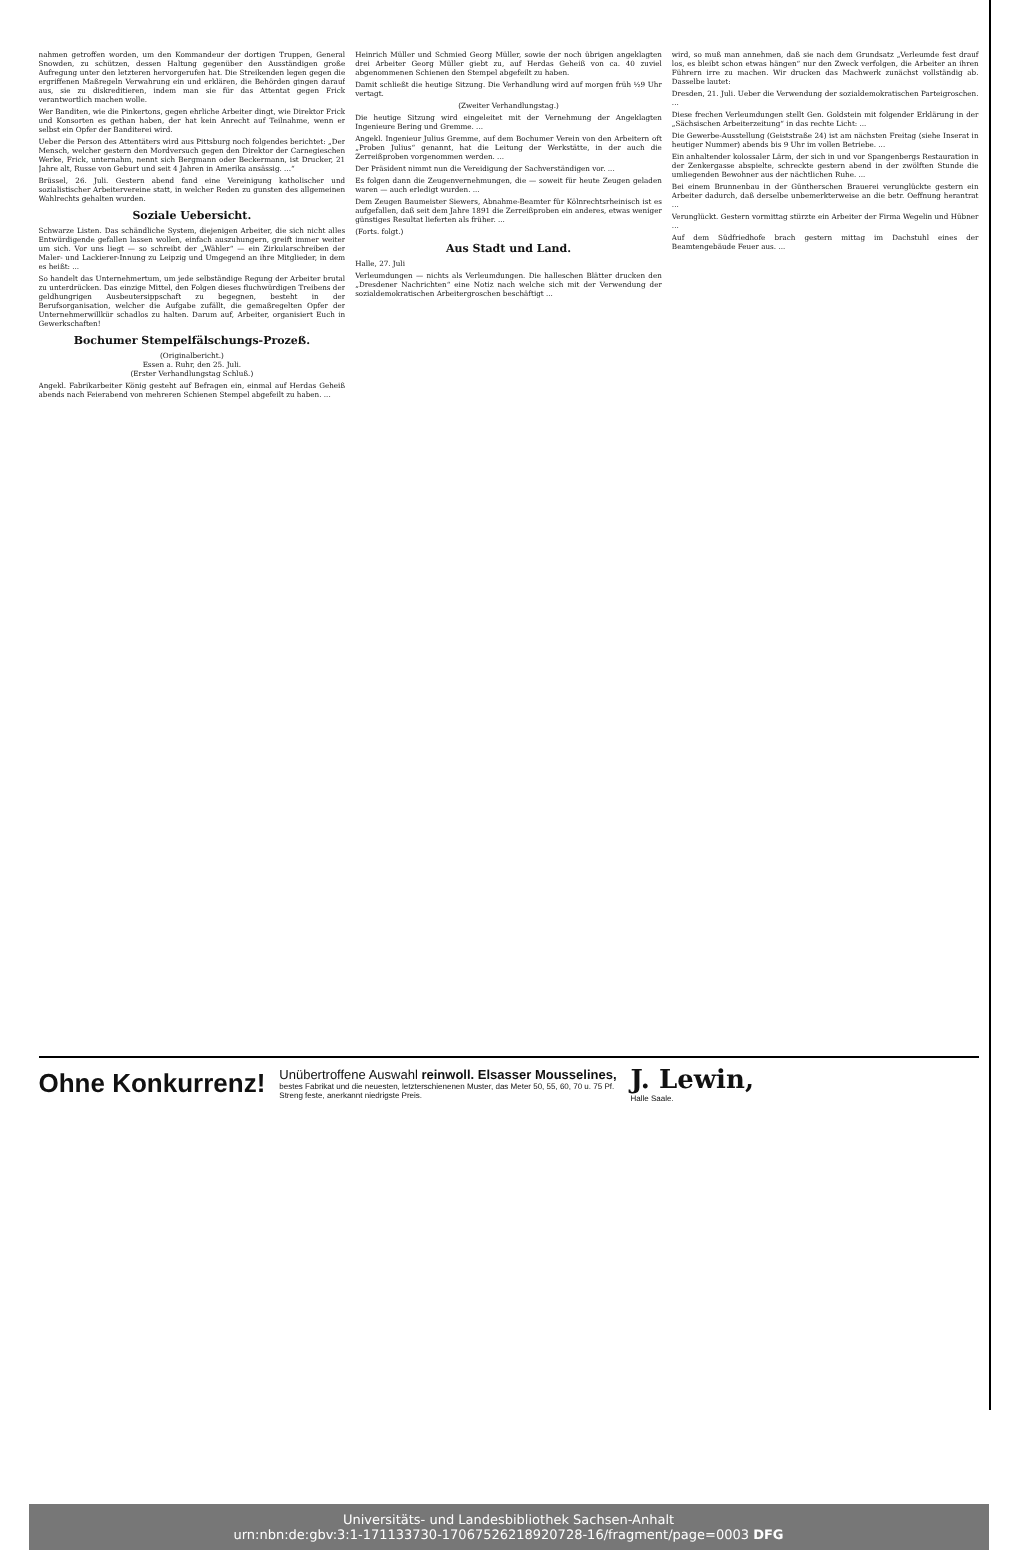nahmen getroffen worden, um den Kommandeur der dortigen Truppen, General Snowden, zu schützen, dessen Haltung gegenüber den Ausständigen große Aufregung unter den letzteren hervorgerufen hat. Die Streikenden legen gegen die ergriffenen Maßregeln Verwahrung ein und erklären, die Behörden gingen darauf aus, sie zu diskreditieren, indem man sie für das Attentat gegen Frick verantwortlich machen wolle.
Wer Banditen, wie die Pinkertons, gegen ehrliche Arbeiter dingt, wie Direktor Frick und Konsorten es gethan haben, der hat kein Anrecht auf Teilnahme, wenn er selbst ein Opfer der Banditerei wird.
Ueber die Person des Attentäters wird aus Pittsburg noch folgendes berichtet: „Der Mensch, welcher gestern den Mordversuch gegen den Direktor der Carnegieschen Werke, Frick, unternahm, nennt sich Bergmann oder Beckermann, ist Drucker, 21 Jahre alt, Russe von Geburt und seit 4 Jahren in Amerika ansässig. ...“
Brüssel, 26. Juli. Gestern abend fand eine Vereinigung katholischer und sozialistischer Arbeitervereine statt, in welcher Reden zu gunsten des allgemeinen Wahlrechts gehalten wurden.
Soziale Uebersicht.
Schwarze Listen. Das schändliche System, diejenigen Arbeiter, die sich nicht alles Entwürdigende gefallen lassen wollen, einfach auszuhungern, greift immer weiter um sich. Vor uns liegt — so schreibt der „Wähler“ — ein Zirkularschreiben der Maler- und Lackierer-Innung zu Leipzig und Umgegend an ihre Mitglieder, in dem es heißt: ...
So handelt das Unternehmertum, um jede selbständige Regung der Arbeiter brutal zu unterdrücken. Das einzige Mittel, den Folgen dieses fluchwürdigen Treibens der geldhungrigen Ausbeutersippschaft zu begegnen, besteht in der Berufsorganisation, welcher die Aufgabe zufällt, die gemaßregelten Opfer der Unternehmerwillkür schadlos zu halten. Darum auf, Arbeiter, organisiert Euch in Gewerkschaften!
Bochumer Stempelfälschungs-Prozeß.
(Originalbericht.)
Essen a. Ruhr, den 25. Juli.
(Erster Verhandlungstag Schluß.)
Angekl. Fabrikarbeiter König gesteht auf Befragen ein, einmal auf Herdas Geheiß abends nach Feierabend von mehreren Schienen Stempel abgefeilt zu haben. ...
Heinrich Müller und Schmied Georg Müller, sowie der noch übrigen angeklagten drei Arbeiter Georg Müller giebt zu, auf Herdas Geheiß von ca. 40 zuviel abgenommenen Schienen den Stempel abgefeilt zu haben.
Damit schließt die heutige Sitzung. Die Verhandlung wird auf morgen früh ½9 Uhr vertagt.
(Zweiter Verhandlungstag.)
Die heutige Sitzung wird eingeleitet mit der Vernehmung der Angeklagten Ingenieure Bering und Gremme. ...
Angekl. Ingenieur Julius Gremme, auf dem Bochumer Verein von den Arbeitern oft „Proben Julius“ genannt, hat die Leitung der Werkstätte, in der auch die Zerreißproben vorgenommen werden. ...
Der Präsident nimmt nun die Vereidigung der Sachverständigen vor. ...
Es folgen dann die Zeugenvernehmungen, die — soweit für heute Zeugen geladen waren — auch erledigt wurden. ...
Dem Zeugen Baumeister Siewers, Abnahme-Beamter für Kölnrechtsrheinisch ist es aufgefallen, daß seit dem Jahre 1891 die Zerreißproben ein anderes, etwas weniger günstiges Resultat lieferten als früher. ...
(Forts. folgt.)
Aus Stadt und Land.
Halle, 27. Juli
Verleumdungen — nichts als Verleumdungen. Die halleschen Blätter drucken den „Dresdener Nachrichten“ eine Notiz nach welche sich mit der Verwendung der sozialdemokratischen Arbeitergroschen beschäftigt ...
wird, so muß man annehmen, daß sie nach dem Grundsatz „Verleumde fest drauf los, es bleibt schon etwas hängen“ nur den Zweck verfolgen, die Arbeiter an ihren Führern irre zu machen. Wir drucken das Machwerk zunächst vollständig ab. Dasselbe lautet:
Dresden, 21. Juli. Ueber die Verwendung der sozialdemokratischen Parteigroschen. ...
Diese frechen Verleumdungen stellt Gen. Goldstein mit folgender Erklärung in der „Sächsischen Arbeiterzeitung“ in das rechte Licht: ...
Die Gewerbe-Ausstellung (Geiststraße 24) ist am nächsten Freitag (siehe Inserat in heutiger Nummer) abends bis 9 Uhr im vollen Betriebe. ...
Ein anhaltender kolossaler Lärm, der sich in und vor Spangenbergs Restauration in der Zenkergasse abspielte, schreckte gestern abend in der zwölften Stunde die umliegenden Bewohner aus der nächtlichen Ruhe. ...
Bei einem Brunnenbau in der Güntherschen Brauerei verunglückte gestern ein Arbeiter dadurch, daß derselbe unbemerkterweise an die betr. Oeffnung herantrat ...
Verunglückt. Gestern vormittag stürzte ein Arbeiter der Firma Wegelin und Hübner ...
Auf dem Südfriedhofe brach gestern mittag im Dachstuhl eines der Beamtengebäude Feuer aus. ...
Ohne Konkurrenz!
Unübertroffene Auswahl reinwoll. Elsasser Mousselines,
bestes Fabrikat und die neuesten, letzterschienenen Muster, das Meter 50, 55, 60, 70 u. 75 Pf.
Streng feste, anerkannt niedrigste Preis.
J. Lewin,
Halle Saale.
Universitäts- und Landesbibliothek Sachsen-Anhalt
urn:nbn:de:gbv:3:1-171133730-17067526218920728-16/fragment/page=0003 DFG